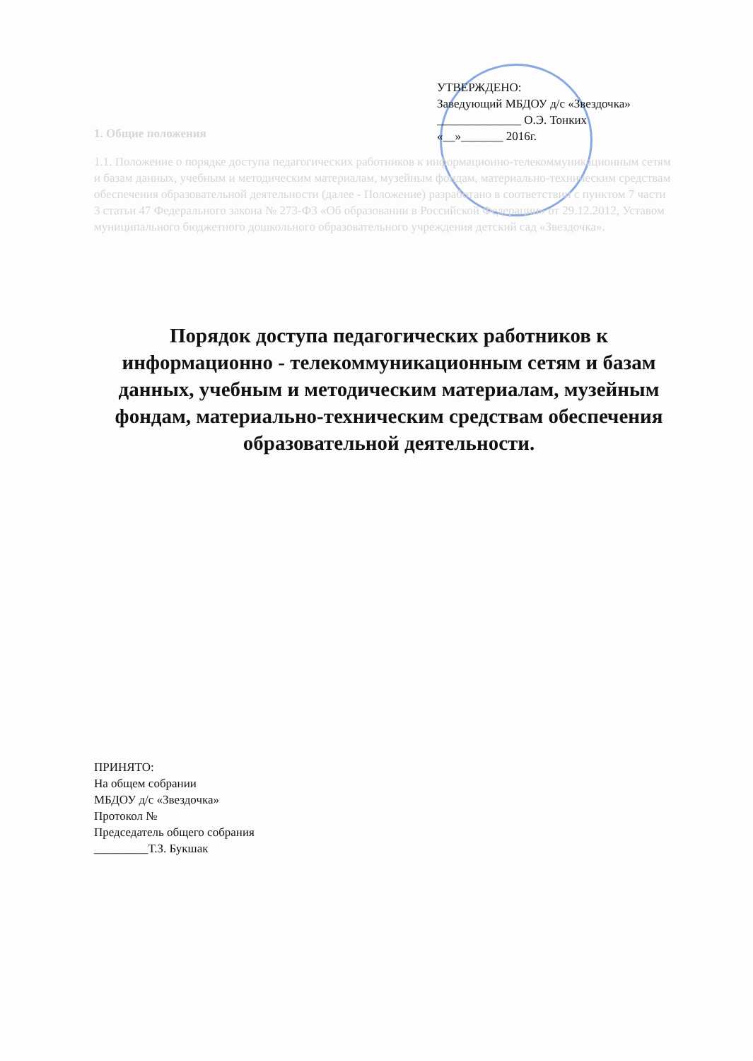1. Общие положения
1.1. Положение о порядке доступа педагогических работников к информационно-телекоммуникационным сетям и базам данных, учебным и методическим материалам, музейным фондам, материально-техническим средствам обеспечения образовательной деятельности (далее - Положение) разработано в соответствии с пунктом 7 части 3 статьи 47 Федерального закона № 273-ФЗ «Об образовании в Российской Федерации» от 29.12.2012, Уставом муниципального бюджетного дошкольного образовательного учреждения детский сад «Звездочка».
УТВЕРЖДЕНО:
Заведующий МБДОУ д/с «Звездочка»
______________ О.Э. Тонких
«__»_______ 2016г.
Порядок доступа педагогических работников к информационно - телекоммуникационным сетям и базам данных, учебным и методическим материалам, музейным фондам, материально-техническим средствам обеспечения образовательной деятельности.
ПРИНЯТО:
На общем собрании
МБДОУ д/с «Звездочка»
Протокол №
Председатель общего собрания
_________Т.З. Букшак